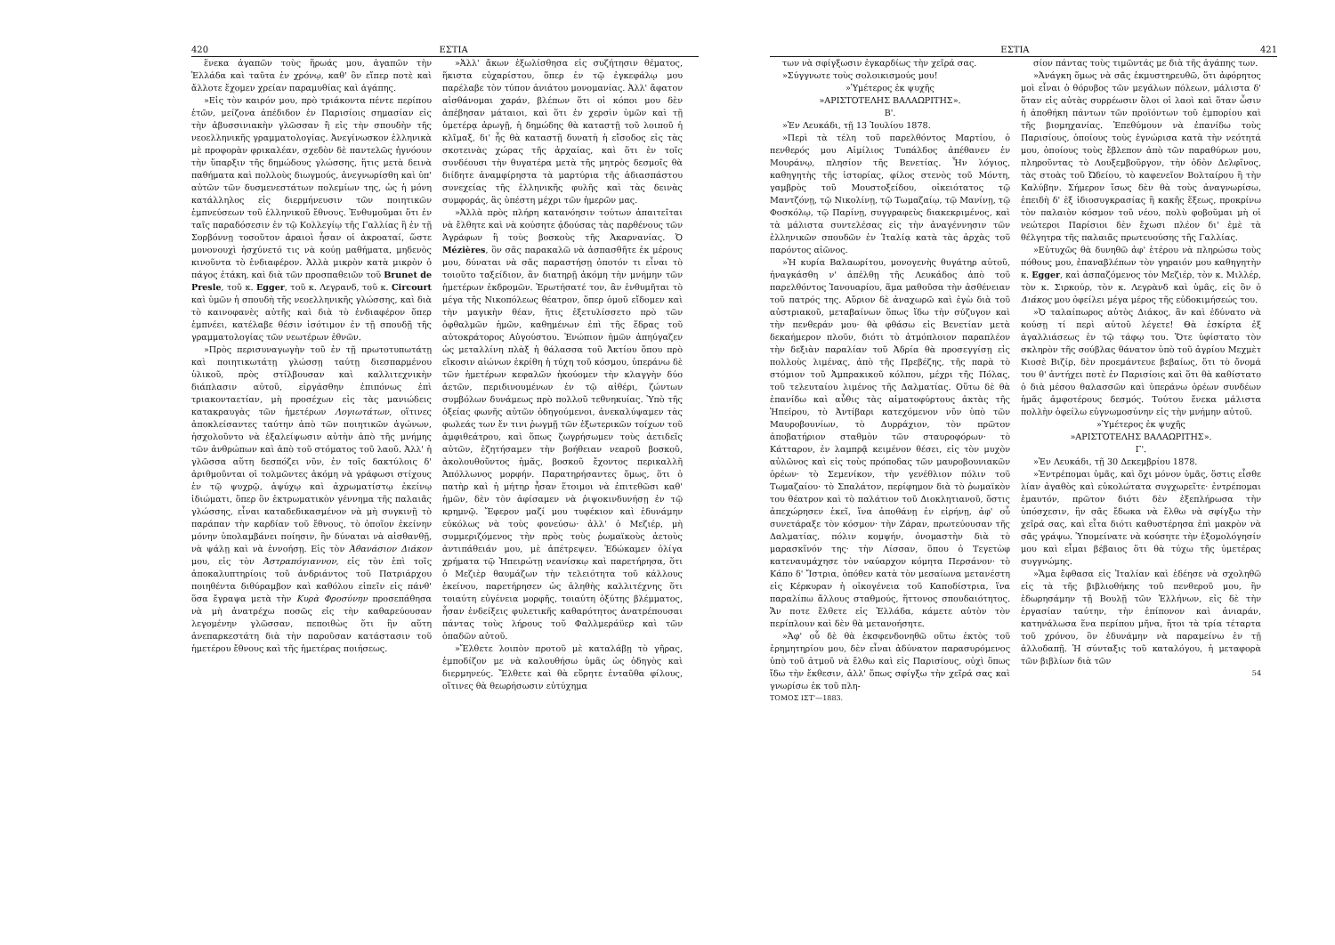420 ΕΣΤΙΑ
ἕνεκα ἀγαπῶν τοὺς ἥρωάς μου, ἀγαπῶν τὴν Ἑλλάδα καὶ ταῦτα ἐν χρόνῳ, καθ' ὃν εἴπερ ποτὲ καὶ ἄλλοτε ἔχομεν χρείαν παραμυθίας καὶ ἀγάπης.
»Εἰς τὸν καιρόν μου, πρὸ τριάκοντα πέντε περίπου ἐτῶν, μείζονα ἀπέδιδον ἐν Παρισίοις σημασίαν εἰς τὴν ἀβυσσινιακὴν γλῶσσαν ἢ εἰς τὴν σπουδὴν τῆς νεοελληνικῆς γραμματολογίας. Ἀνεγίνωσκον ἑλληνικὰ μὲ προφορὰν φρικαλέαν, σχεδὸν δὲ παντελῶς ἠγνόουν τὴν ὕπαρξιν τῆς δημώδους γλώσσης, ἥτις μετὰ δεινὰ παθήματα καὶ πολλοὺς διωγμούς, ἀνεγνωρίσθη καὶ ὑπ' αὐτῶν τῶν δυσμενεστάτων πολεμίων της, ὡς ἡ μόνη κατάλληλος εἰς διερμήνευσιν τῶν ποιητικῶν ἐμπνεύσεων τοῦ ἑλληνικοῦ ἔθνους. Ἐνθυμοῦμαι ὅτι ἐν ταῖς παραδόσεσιν ἐν τῷ Κολλεγίῳ τῆς Γαλλίας ἢ ἐν τῇ Σορβόννῃ τοσοῦτον ἀραιοὶ ἦσαν οἱ ἀκροαταί, ὥστε μονονουχὶ ἠσχύνετό τις νὰ κούῃ μαθήματα, μηδενὸς κινοῦντα τὸ ἐνδιαφέρον. Ἀλλὰ μικρὸν κατὰ μικρὸν ὁ πάγος ἐτάκη, καὶ διὰ τῶν προσπαθειῶν τοῦ Brunet de Presle, τοῦ κ. Egger, τοῦ κ. Λεγρανδ, τοῦ κ. Circourt καὶ ὑμῶν ἡ σπουδὴ τῆς νεοελληνικῆς γλώσσης, καὶ διὰ τὸ καινοφανὲς αὐτῆς καὶ διὰ τὸ ἐνδιαφέρον ὅπερ ἐμπνέει, κατέλαβε θέσιν ἰσότιμον ἐν τῇ σπουδῇ τῆς γραμματολογίας τῶν νεωτέρων ἐθνῶν.
»Πρὸς περισυναγωγὴν τοῦ ἐν τῇ πρωτοτυπωτάτῃ καὶ ποιητικωτάτῃ γλώσσῃ ταύτῃ διεσπαρμένου ὑλικοῦ, πρὸς στίλβουσαν καὶ καλλιτεχνικὴν διάπλασιν αὐτοῦ, εἰργάσθην ἐπιπόνως ἐπὶ τριακονταετίαν, μὴ προσέχων εἰς τὰς μανιώδεις κατακραυγὰς τῶν ἡμετέρων Λογιωτάτων, οἵτινες ἀποκλείσαντες ταύτην ἀπὸ τῶν ποιητικῶν ἀγώνων, ἠσχολοῦντο νὰ ἐξαλείψωσιν αὐτὴν ἀπὸ τῆς μνήμης τῶν ἀνθρώπων καὶ ἀπὸ τοῦ στόματος τοῦ λαοῦ. Ἀλλ' ἡ γλῶσσα αὕτη δεσπόζει νῦν, ἐν τοῖς δακτύλοις δ' ἀριθμοῦνται οἱ τολμῶντες ἀκόμη νὰ γράφωσι στίχους ἐν τῷ ψυχρῷ, ἀψύχῳ καὶ ἀχρωματίστῳ ἐκείνῳ ἰδιώματι, ὅπερ ὂν ἐκτρωματικὸν γέννημα τῆς παλαιᾶς γλώσσης, εἶναι καταδεδικασμένον νὰ μὴ συγκινῇ τὸ παράπαν τὴν καρδίαν τοῦ ἔθνους, τὸ ὁποῖον ἐκείνην μόνην ὑπολαμβάνει ποίησιν, ἣν δύναται νὰ αἰσθανθῇ, νὰ ψάλῃ καὶ νὰ ἐννοήσῃ. Εἰς τὸν Ἀθανάσιον Διάκον μου, εἰς τὸν Ἀστραπόγιαννον, εἰς τὸν ἐπὶ τοῖς ἀποκαλυπτηρίοις τοῦ ἀνδριάντος τοῦ Πατριάρχου ποιηθέντα διθύραμβον καὶ καθόλου εἰπεῖν εἰς πάνθ' ὅσα ἔγραψα μετὰ τὴν Κυρὰ Φροσύνην προσεπάθησα νὰ μὴ ἀνατρέχω ποσῶς εἰς τὴν καθαρεύουσαν λεγομένην γλῶσσαν, πεποιθὼς ὅτι ἣν αὕτη ἀνεπαρκεστάτη διὰ τὴν παροῦσαν κατάστασιν τοῦ ἡμετέρου ἔθνους καὶ τῆς ἡμετέρας ποιήσεως.
»Ἀλλ' ἄκων ἐξωλίσθησα εἰς συζήτησιν θέματος, ἥκιστα εὐχαρίστου, ὅπερ ἐν τῷ ἐγκεφάλῳ μου παρέλαβε τὸν τύπον ἀνιάτου μονομανίας. Ἀλλ' ἄφατον αἰσθάνομαι χαράν, βλέπων ὅτι οἱ κόποι μου δὲν ἀπέβησαν μάταιοι, καὶ ὅτι ἐν χερσὶν ὑμῶν καὶ τῇ ὑμετέρᾳ ἀρωγῇ, ἡ δημώδης θὰ καταστῇ τοῦ λοιποῦ ἡ κλῖμαξ, δι' ἧς θὰ καταστῇ δυνατὴ ἡ εἴσοδος εἰς τὰς σκοτεινὰς χώρας τῆς ἀρχαίας, καὶ ὅτι ἐν τοῖς συνδέουσι τὴν θυγατέρα μετὰ τῆς μητρὸς δεσμοῖς θὰ διίδητε ἀναμφίρηστα τὰ μαρτύρια τῆς ἀδιασπάστου συνεχείας τῆς ἑλληνικῆς φυλῆς καὶ τὰς δεινὰς συμφοράς, ἃς ὑπέστη μέχρι τῶν ἡμερῶν μας.
»Ἀλλὰ πρὸς πλήρη κατανόησιν τούτων ἀπαιτεῖται νὰ ἔλθητε καὶ νὰ κούσητε ᾀδούσας τὰς παρθένους τῶν Ἀγράφων ἢ τοὺς βοσκοὺς τῆς Ἀκαρνανίας. Ὁ Mézières, ὃν σᾶς παρακαλῶ νὰ ἀσπασθῆτε ἐκ μέρους μου, δύναται νὰ σᾶς παραστήσῃ ὁποτόν τι εἶναι τὸ τοιοῦτο ταξείδιον, ἂν διατηρῇ ἀκόμη τὴν μνήμην τῶν ἡμετέρων ἐκδρομῶν. Ἐρωτήσατέ τον, ἂν ἐνθυμῆται τὸ μέγα τῆς Νικοπόλεως θέατρον, ὅπερ ὁμοῦ εἴδομεν καὶ τὴν μαγικὴν θέαν, ἥτις ἐξετυλίσσετο πρὸ τῶν ὀφθαλμῶν ἡμῶν, καθημένων ἐπὶ τῆς ἕδρας τοῦ αὐτοκράτορος Αὐγούστου. Ἐνώπιον ἡμῶν ἀπηύγαζεν ὡς μεταλλίνη πλὰξ ἡ θάλασσα τοῦ Ἀκτίου ὅπου πρὸ εἴκοσιν αἰώνων ἐκρίθη ἡ τύχη τοῦ κόσμου, ὑπεράνω δὲ τῶν ἡμετέρων κεφαλῶν ἠκούομεν τὴν κλαγγὴν δύο ἀετῶν, περιδινουμένων ἐν τῷ αἰθέρι, ζώντων συμβόλων δυνάμεως πρὸ πολλοῦ τεθνηκυίας. Ὑπὸ τῆς ὀξείας φωνῆς αὐτῶν ὁδηγούμενοι, ἀνεκαλύψαμεν τὰς φωλεάς των ἔν τινι ῥωγμῇ τῶν ἐξωτερικῶν τοίχων τοῦ ἀμφιθεάτρου, καὶ ὅπως ζωγρήσωμεν τοὺς ἀετιδεῖς αὐτῶν, ἐζητήσαμεν τὴν βοήθειαν νεαροῦ βοσκοῦ, ἀκολουθοῦντος ἡμᾶς, βοσκοῦ ἔχοντος περικαλλῆ Ἀπόλλωνος μορφήν. Παρατηρήσαντες ὅμως, ὅτι ὁ πατὴρ καὶ ἡ μήτηρ ἦσαν ἕτοιμοι νὰ ἐπιτεθῶσι καθ' ἡμῶν, δὲν τὸν ἀφίσαμεν νὰ ῥιψοκινδυνήσῃ ἐν τῷ κρημνῷ. Ἔφερον μαζί μου τυφέκιον καὶ ἐδυνάμην εὐκόλως νὰ τοὺς φονεύσω· ἀλλ' ὁ Μεζιέρ, μὴ συμμεριζόμενος τὴν πρὸς τοὺς ῥωμαϊκοὺς ἀετοὺς ἀντιπάθειάν μου, μὲ ἀπέτρεψεν. Ἐδώκαμεν ὀλίγα χρήματα τῷ Ἠπειρώτῃ νεανίσκῳ καὶ παρετήρησα, ὅτι ὁ Μεζιὲρ θαυμάζων τὴν τελειότητα τοῦ κάλλους ἐκείνου, παρετήρησεν ὡς ἀληθὴς καλλιτέχνης ὅτι τοιαύτη εὐγένεια μορφῆς, τοιαύτη ὀξύτης βλέμματος, ἦσαν ἐνδείξεις φυλετικῆς καθαρότητος ἀνατρέπουσαι πάντας τοὺς λήρους τοῦ Φαλλμεράϋερ καὶ τῶν ὀπαδῶν αὐτοῦ.
»Ἔλθετε λοιπὸν προτοῦ μὲ καταλάβῃ τὸ γῆρας, ἐμποδίζον με νὰ καλουθήσω ὑμᾶς ὡς ὁδηγὸς καὶ διερμηνεύς. Ἔλθετε καὶ θὰ εὕρητε ἐνταῦθα φίλους, οἵτινες θὰ θεωρήσωσιν εὐτύχημα
ΕΣΤΙΑ 421
των νὰ σφίγξωσιν ἐγκαρδίως τὴν χεῖρά σας.
»Σύγγνωτε τοὺς σολοικισμούς μου!
»Ὑμέτερος ἐκ ψυχῆς
»ΑΡΙΣΤΟΤΕΛΗΣ ΒΑΛΑΩΡΙΤΗΣ».
Β'.
»Ἐν Λευκάδι, τῇ 13 Ἰουλίου 1878.
»Περὶ τὰ τέλη τοῦ παρελθόντος Μαρτίου, ὁ πενθερός μου Αἰμίλιος Τυπάλδος ἀπέθανεν ἐν Μουράνῳ, πλησίον τῆς Βενετίας. Ἦν λόγιος, καθηγητὴς τῆς ἱστορίας, φίλος στενὸς τοῦ Μόντη, γαμβρὸς τοῦ Μουστοξείδου, οἰκειότατος τῷ Μαντζόνῃ, τῷ Νικολίνῃ, τῷ Τωμαζαίῳ, τῷ Μανίνῃ, τῷ Φοσκόλῳ, τῷ Παρίνῃ, συγγραφεὺς διακεκριμένος, καὶ τὰ μάλιστα συντελέσας εἰς τὴν ἀναγέννησιν τῶν ἑλληνικῶν σπουδῶν ἐν Ἰταλίᾳ κατὰ τὰς ἀρχὰς τοῦ παρόντος αἰῶνος.
»Ἡ κυρία Βαλαωρίτου, μονογενὴς θυγάτηρ αὐτοῦ, ἠναγκάσθη ν' ἀπέλθῃ τῆς Λευκάδος ἀπὸ τοῦ παρελθόντος Ἰανουαρίου, ἅμα μαθοῦσα τὴν ἀσθένειαν τοῦ πατρός της. Αὔριον δὲ ἀναχωρῶ καὶ ἐγὼ διὰ τοῦ αὐστριακοῦ, μεταβαίνων ὅπως ἴδω τὴν σύζυγον καὶ τὴν πενθεράν μου· θὰ φθάσω εἰς Βενετίαν μετὰ δεκαήμερον πλοῦν, διότι τὸ ἀτμόπλοιον παραπλέον τὴν δεξιὰν παραλίαν τοῦ Ἀδρία θὰ προσεγγίσῃ εἰς πολλοὺς λιμένας, ἀπὸ τῆς Πρεβέζης, τῆς παρὰ τὸ στόμιον τοῦ Ἀμπρακικοῦ κόλπου, μέχρι τῆς Πόλας, τοῦ τελευταίου λιμένος τῆς Δαλματίας. Οὕτω δὲ θὰ ἐπανίδω καὶ αὖθις τὰς αἱματοφύρτους ἀκτὰς τῆς Ἠπείρου, τὸ Ἀντίβαρι κατεχόμενον νῦν ὑπὸ τῶν Μαυροβουνίων, τὸ Δυρράχιον, τὸν πρῶτον ἀποβατήριον σταθμὸν τῶν σταυροφόρων· τὸ Κάτταρον, ἐν λαμπρᾷ κειμένον θέσει, εἰς τὸν μυχὸν αὐλῶνος καὶ εἰς τοὺς πρόποδας τῶν μαυροβουνιακῶν ὀρέων· τὸ Σεμενίκον, τὴν γενέθλιον πόλιν τοῦ Τωμαζαίου· τὸ Σπαλάτον, περίφημον διὰ τὸ ῥωμαϊκὸν του θέατρον καὶ τὸ παλάτιον τοῦ Διοκλητιανοῦ, ὅστις ἀπεχώρησεν ἐκεῖ, ἵνα ἀποθάνῃ ἐν εἰρήνῃ, ἀφ' οὗ συνετάραξε τὸν κόσμον· τὴν Ζάραν, πρωτεύουσαν τῆς Δαλματίας, πόλιν κομψήν, ὀνομαστὴν διὰ τὸ μαρασκῖνόν της· τὴν Λίσσαν, ὅπου ὁ Τεγετὼφ κατεναυμάχησε τὸν ναύαρχον κόμητα Περσάνον· τὸ Κάπο δ' Ἴστρια, ὁπόθεν κατὰ τὸν μεσαίωνα μετανέστη εἰς Κέρκυραν ἡ οἰκογένεια τοῦ Καποδίστρια, ἵνα παραλίπω ἄλλους σταθμούς, ἥττονος σπουδαιότητος. Ἄν ποτε ἔλθετε εἰς Ἑλλάδα, κάμετε αὐτὸν τὸν περίπλουν καὶ δὲν θὰ μετανοήσητε.
»Ἀφ' οὗ δὲ θὰ ἐκσφενδονηθῶ οὕτω ἐκτὸς τοῦ ἐρημητηρίου μου, δὲν εἶναι ἀδύνατον παρασυρόμενος ὑπὸ τοῦ ἀτμοῦ νὰ ἔλθω καὶ εἰς Παρισίους, οὐχὶ ὅπως ἴδω τὴν ἔκθεσιν, ἀλλ' ὅπως σφίγξω τὴν χεῖρά σας καὶ γνωρίσω ἐκ τοῦ πλη-
ΤΟΜΟΣ ΙΣΤ'—1883.
σίον πάντας τοὺς τιμῶντάς με διὰ τῆς ἀγάπης των.
»Ἀνάγκη ὅμως νὰ σᾶς ἐκμυστηρευθῶ, ὅτι ἀφόρητος μοὶ εἶναι ὁ θόρυβος τῶν μεγάλων πόλεων, μάλιστα δ' ὅταν εἰς αὐτὰς συρρέωσιν ὅλοι οἱ λαοὶ καὶ ὅταν ὦσιν ἡ ἀποθήκη πάντων τῶν προϊόντων τοῦ ἐμπορίου καὶ τῆς βιομηχανίας. Ἐπεθύμουν νὰ ἐπανίδω τοὺς Παρισίους, ὁποίους τοὺς ἐγνώρισα κατὰ τὴν νεότητά μου, ὁποίους τοὺς ἔβλεπον ἀπὸ τῶν παραθύρων μου, πληροῦντας τὸ Λουξεμβοῦργον, τὴν ὁδὸν Δελφῖνος, τὰς στοὰς τοῦ Ὠδείου, τὸ καφενεῖον Βολταίρου ἢ τὴν Καλύβην. Σήμερον ἴσως δὲν θὰ τοὺς ἀναγνωρίσω, ἐπειδὴ δ' ἐξ ἰδιοσυγκρασίας ἢ κακῆς ἕξεως, προκρίνω τὸν παλαιὸν κόσμον τοῦ νέου, πολὺ φοβοῦμαι μὴ οἱ νεώτεροι Παρίσιοι δὲν ἔχωσι πλέον δι' ἐμὲ τὰ θέλγητρα τῆς παλαιᾶς πρωτευούσης τῆς Γαλλίας.
»Εὐτυχῶς θὰ δυνηθῶ ἀφ' ἑτέρου νὰ πληρώσω τοὺς πόθους μου, ἐπαναβλέπων τὸν γηραιόν μου καθηγητὴν κ. Egger, καὶ ἀσπαζόμενος τὸν Μεζιέρ, τὸν κ. Μιλλέρ, τὸν κ. Σιρκούρ, τὸν κ. Λεγρὰνδ καὶ ὑμᾶς, εἰς ὃν ὁ Διάκος μου ὀφείλει μέγα μέρος τῆς εὐδοκιμήσεώς του.
»Ὁ ταλαίπωρος αὐτὸς Διάκος, ἂν καὶ ἐδύνατο νὰ κούσῃ τί περὶ αὐτοῦ λέγετε! Θὰ ἐσκίρτα ἐξ ἀγαλλιάσεως ἐν τῷ τάφῳ του. Ὅτε ὑφίστατο τὸν σκληρὸν τῆς σούβλας θάνατον ὑπὸ τοῦ ἀγρίου Μεχμὲτ Κιοσὲ Βιζίρ, δὲν προεμάντευε βεβαίως, ὅτι τὸ ὄνομά του θ' ἀντήχει ποτὲ ἐν Παρισίοις καὶ ὅτι θὰ καθίστατο ὁ διὰ μέσου θαλασσῶν καὶ ὑπεράνω ὀρέων συνδέων ἡμᾶς ἀμφοτέρους δεσμός. Τούτου ἕνεκα μάλιστα πολλὴν ὀφείλω εὐγνωμοσύνην εἰς τὴν μνήμην αὐτοῦ.
»Ὑμέτερος ἐκ ψυχῆς
»ΑΡΙΣΤΟΤΕΛΗΣ ΒΑΛΑΩΡΙΤΗΣ».
Γ'.
»Ἐν Λευκάδι, τῇ 30 Δεκεμβρίου 1878.
»Ἐντρέπομαι ὑμᾶς, καὶ ὄχι μόνον ὑμᾶς, ὅστις εἶσθε λίαν ἀγαθὸς καὶ εὐκολώτατα συγχωρεῖτε· ἐντρέπομαι ἐμαυτόν, πρῶτον διότι δὲν ἐξεπλήρωσα τὴν ὑπόσχεσιν, ἣν σᾶς ἔδωκα νὰ ἔλθω νὰ σφίγξω τὴν χεῖρά σας, καὶ εἶτα διότι καθυστέρησα ἐπὶ μακρὸν νὰ σᾶς γράψω. Ὑπομείνατε νὰ κούσητε τὴν ἐξομολόγησίν μου καὶ εἶμαι βέβαιος ὅτι θὰ τύχω τῆς ὑμετέρας συγγνώμης.
»Ἅμα ἔφθασα εἰς Ἰταλίαν καὶ ἐδέησε νὰ σχοληθῶ εἰς τὰ τῆς βιβλιοθήκης τοῦ πενθεροῦ μου, ἣν ἐδωρησάμην τῇ Βουλῇ τῶν Ἑλλήνων, εἰς δὲ τὴν ἐργασίαν ταύτην, τὴν ἐπίπονον καὶ ἀνιαράν, κατηνάλωσα ἕνα περίπου μῆνα, ἤτοι τὰ τρία τέταρτα τοῦ χρόνου, ὃν ἐδυνάμην νὰ παραμείνω ἐν τῇ ἀλλοδαπῇ. Ἡ σύνταξις τοῦ καταλόγου, ἡ μεταφορὰ τῶν βιβλίων διὰ τῶν
54